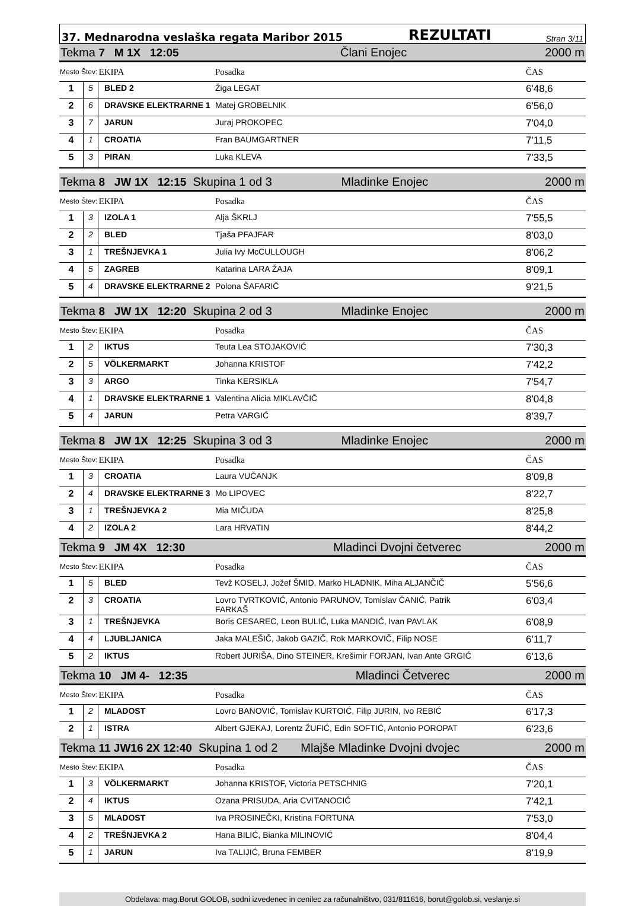37. Mednarodna veslaška regata Maribor 2015 REZULTATI Stran 3/11
| Tekma 7 M 1X 12:05 Člani Enojec 2000 m | | | | |
| Mesto Štev: | | EKIPA | Posadka | ČAS |
| 1 | 5 | BLED 2 | Žiga LEGAT | 6'48,6 |
| 2 | 6 | DRAVSKE ELEKTRARNE 1 | Matej GROBELNIK | 6'56,0 |
| 3 | 7 | JARUN | Juraj PROKOPEC | 7'04,0 |
| 4 | 1 | CROATIA | Fran BAUMGARTNER | 7'11,5 |
| 5 | 3 | PIRAN | Luka KLEVA | 7'33,5 |
| Tekma 8 JW 1X 12:15 Skupina 1 od 3 Mladinke Enojec 2000 m | | | | |
| Mesto Štev: | | EKIPA | Posadka | ČAS |
| 1 | 3 | IZOLA 1 | Alja ŠKRLJ | 7'55,5 |
| 2 | 2 | BLED | Tjaša PFAJFAR | 8'03,0 |
| 3 | 1 | TREŠNJEVKA 1 | Julia Ivy McCULLOUGH | 8'06,2 |
| 4 | 5 | ZAGREB | Katarina LARA ŽAJA | 8'09,1 |
| 5 | 4 | DRAVSKE ELEKTRARNE 2 | Polona ŠAFARIČ | 9'21,5 |
| Tekma 8 JW 1X 12:20 Skupina 2 od 3 Mladinke Enojec 2000 m | | | | |
| Mesto Štev: | | EKIPA | Posadka | ČAS |
| 1 | 2 | IKTUS | Teuta Lea STOJAKOVIĆ | 7'30,3 |
| 2 | 5 | VÖLKERMARKT | Johanna KRISTOF | 7'42,2 |
| 3 | 3 | ARGO | Tinka KERSIKLA | 7'54,7 |
| 4 | 1 | DRAVSKE ELEKTRARNE 1 | Valentina Alicia MIKLAVČIČ | 8'04,8 |
| 5 | 4 | JARUN | Petra VARGIĆ | 8'39,7 |
| Tekma 8 JW 1X 12:25 Skupina 3 od 3 Mladinke Enojec 2000 m | | | | |
| Mesto Štev: | | EKIPA | Posadka | ČAS |
| 1 | 3 | CROATIA | Laura VUČANJK | 8'09,8 |
| 2 | 4 | DRAVSKE ELEKTRARNE 3 | Mo LIPOVEC | 8'22,7 |
| 3 | 1 | TREŠNJEVKA 2 | Mia MIČUDA | 8'25,8 |
| 4 | 2 | IZOLA 2 | Lara HRVATIN | 8'44,2 |
| Tekma 9 JM 4X 12:30 Mladinci Dvojni četverec 2000 m | | | | |
| Mesto Štev: | | EKIPA | Posadka | ČAS |
| 1 | 5 | BLED | Tevž KOSELJ, Jožef ŠMID, Marko HLADNIK, Miha ALJANČIČ | 5'56,6 |
| 2 | 3 | CROATIA | Lovro TVRTKOVIĆ, Antonio PARUNOV, Tomislav ČANIĆ, Patrik FARKAŠ | 6'03,4 |
| 3 | 1 | TREŠNJEVKA | Boris CESAREC, Leon BULIĆ, Luka MANDIĆ, Ivan PAVLAK | 6'08,9 |
| 4 | 4 | LJUBLJANICA | Jaka MALEŠIČ, Jakob GAZIČ, Rok MARKOVIČ, Filip NOSE | 6'11,7 |
| 5 | 2 | IKTUS | Robert JURIŠA, Dino STEINER, Krešimir FORJAN, Ivan Ante GRGIĆ | 6'13,6 |
| Tekma 10 JM 4- 12:35 Mladinci Četverec 2000 m | | | | |
| Mesto Štev: | | EKIPA | Posadka | ČAS |
| 1 | 2 | MLADOST | Lovro BANOVIĆ, Tomislav KURTOIĆ, Filip JURIN, Ivo REBIĆ | 6'17,3 |
| 2 | 1 | ISTRA | Albert GJEKAJ, Lorentz ŽUFIĆ, Edin SOFTIĆ, Antonio POROPAT | 6'23,6 |
| Tekma 11 JW16 2X 12:40 Skupina 1 od 2 Mlajše Mladinke Dvojni dvojec 2000 m | | | | |
| Mesto Štev: | | EKIPA | Posadka | ČAS |
| 1 | 3 | VÖLKERMARKT | Johanna KRISTOF, Victoria PETSCHNIG | 7'20,1 |
| 2 | 4 | IKTUS | Ozana PRISUDA, Aria CVITANOCIĆ | 7'42,1 |
| 3 | 5 | MLADOST | Iva PROSINEČKI, Kristina FORTUNA | 7'53,0 |
| 4 | 2 | TREŠNJEVKA 2 | Hana BILIĆ, Bianka MILINOVIĆ | 8'04,4 |
| 5 | 1 | JARUN | Iva TALIJIĆ, Bruna FEMBER | 8'19,9 |
Obdelava: mag.Borut GOLOB, sodni izvedenec in cenilec za računalništvo, 031/811616, borut@golob.si, veslanje.si